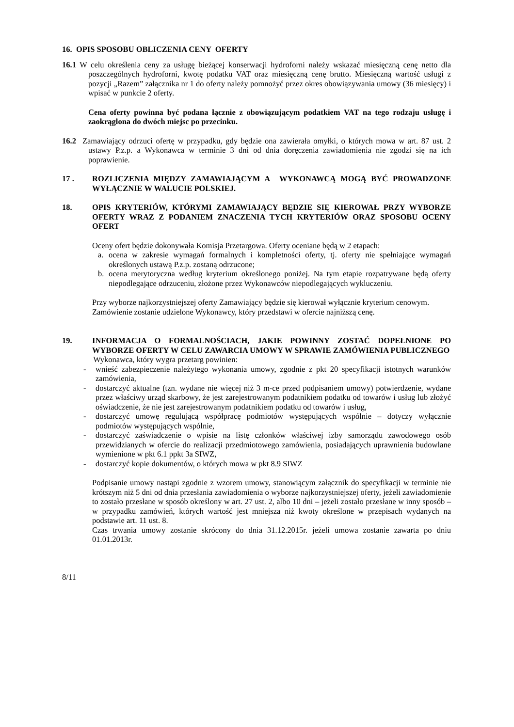16. OPIS SPOSOBU OBLICZENIA CENY OFERTY
16.1 W celu określenia ceny za usługę bieżącej konserwacji hydroforni należy wskazać miesięczną cenę netto dla poszczególnych hydroforni, kwotę podatku VAT oraz miesięczną cenę brutto. Miesięczną wartość usługi z pozycji „Razem” załącznika nr 1 do oferty należy pomnożyć przez okres obowiązywania umowy (36 miesięcy) i wpisać w punkcie 2 oferty.
Cena oferty powinna być podana łącznie z obowiązującym podatkiem VAT na tego rodzaju usługę i zaokrąglona do dwóch miejsc po przecinku.
16.2 Zamawiający odrzuci ofertę w przypadku, gdy będzie ona zawierała omyłki, o których mowa w art. 87 ust. 2 ustawy P.z.p. a Wykonawca w terminie 3 dni od dnia doręczenia zawiadomienia nie zgodzi się na ich poprawienie.
17 . ROZLICZENIA MIĘDZY ZAMAWIAJĄCYM A WYKONAWCĄ MOGĄ BYĆ PROWADZONE WYŁĄCZNIE W WALUCIE POLSKIEJ.
18. OPIS KRYTERIÓW, KTÓRYMI ZAMAWIAJĄCY BĘDZIE SIĘ KIEROWAŁ PRZY WYBORZE OFERTY WRAZ Z PODANIEM ZNACZENIA TYCH KRYTERIÓW ORAZ SPOSOBU OCENY OFERT
Oceny ofert będzie dokonywała Komisja Przetargowa. Oferty oceniane będą w 2 etapach:
a. ocena w zakresie wymagań formalnych i kompletności oferty, tj. oferty nie spełniające wymagań określonych ustawą P.z.p. zostaną odrzucone;
b. ocena merytoryczna według kryterium określonego poniżej. Na tym etapie rozpatrywane będą oferty niepodlegające odrzuceniu, złożone przez Wykonawców niepodlegających wykluczeniu.
Przy wyborze najkorzystniejszej oferty Zamawiający będzie się kierował wyłącznie kryterium cenowym.
Zamówienie zostanie udzielone Wykonawcy, który przedstawi w ofercie najniższą cenę.
19. INFORMACJA O FORMALNOŚCIACH, JAKIE POWINNY ZOSTAĆ DOPEŁNIONE PO WYBORZE OFERTY W CELU ZAWARCIA UMOWY W SPRAWIE ZAMÓWIENIA PUBLICZNEGO
Wykonawca, który wygra przetarg powinien:
- wnieść zabezpieczenie należytego wykonania umowy, zgodnie z pkt 20 specyfikacji istotnych warunków zamówienia,
- dostarczyć aktualne (tzn. wydane nie więcej niż 3 m-ce przed podpisaniem umowy) potwierdzenie, wydane przez właściwy urząd skarbowy, że jest zarejestrowanym podatnikiem podatku od towarów i usług lub złożyć oświadczenie, że nie jest zarejestrowanym podatnikiem podatku od towarów i usług,
- dostarczyć umowę regulującą współpracę podmiotów występujących wspólnie – dotyczy wyłącznie podmiotów występujących wspólnie,
- dostarczyć zaświadczenie o wpisie na listę członków właściwej izby samorządu zawodowego osób przewidzianych w ofercie do realizacji przedmiotowego zamówienia, posiadających uprawnienia budowlane wymienione w pkt 6.1 ppkt 3a SIWZ,
- dostarczyć kopie dokumentów, o których mowa w pkt 8.9 SIWZ
Podpisanie umowy nastąpi zgodnie z wzorem umowy, stanowiącym załącznik do specyfikacji w terminie nie krótszym niż 5 dni od dnia przesłania zawiadomienia o wyborze najkorzystniejszej oferty, jeżeli zawiadomienie to zostało przesłane w sposób określony w art. 27 ust. 2, albo 10 dni – jeżeli zostało przesłane w inny sposób – w przypadku zamówień, których wartość jest mniejsza niż kwoty określone w przepisach wydanych na podstawie art. 11 ust. 8.
Czas trwania umowy zostanie skrócony do dnia 31.12.2015r. jeżeli umowa zostanie zawarta po dniu 01.01.2013r.
8/11